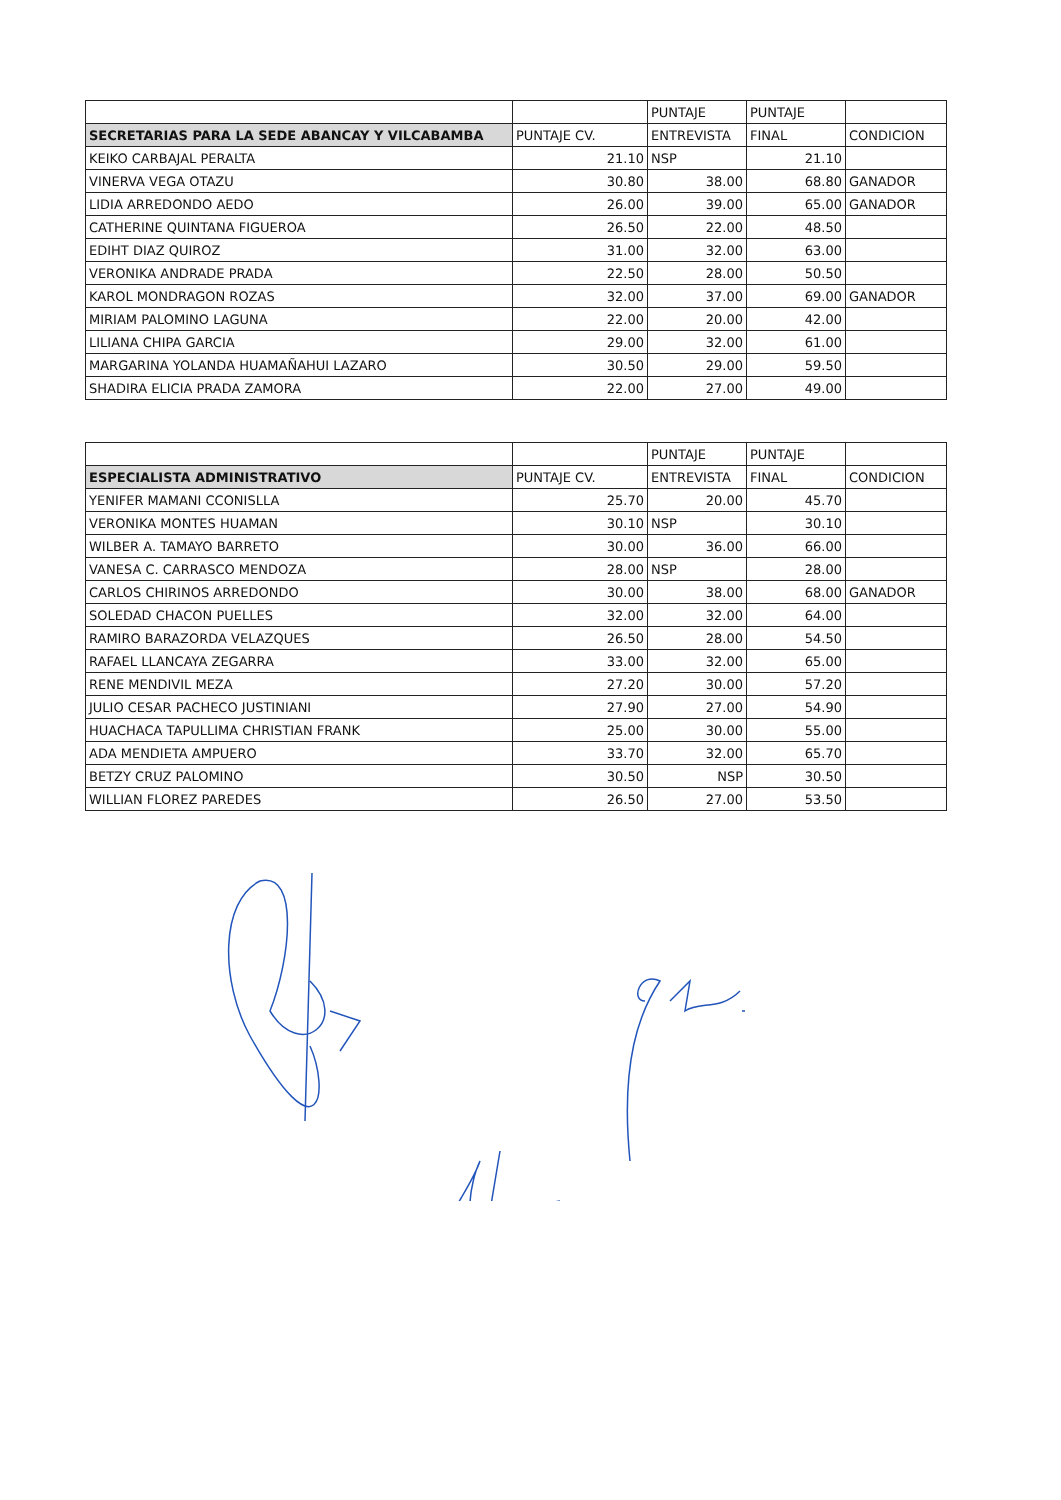| | | PUNTAJE | PUNTAJE | |
| --- | --- | --- | --- | --- |
| SECRETARIAS PARA LA SEDE ABANCAY Y VILCABAMBA | PUNTAJE CV. | ENTREVISTA | FINAL | CONDICION |
| KEIKO CARBAJAL PERALTA | 21.10 | NSP | 21.10 | |
| VINERVA VEGA OTAZU | 30.80 | 38.00 | 68.80 | GANADOR |
| LIDIA ARREDONDO AEDO | 26.00 | 39.00 | 65.00 | GANADOR |
| CATHERINE QUINTANA FIGUEROA | 26.50 | 22.00 | 48.50 | |
| EDIHT DIAZ QUIROZ | 31.00 | 32.00 | 63.00 | |
| VERONIKA ANDRADE PRADA | 22.50 | 28.00 | 50.50 | |
| KAROL MONDRAGON ROZAS | 32.00 | 37.00 | 69.00 | GANADOR |
| MIRIAM PALOMINO LAGUNA | 22.00 | 20.00 | 42.00 | |
| LILIANA CHIPA GARCIA | 29.00 | 32.00 | 61.00 | |
| MARGARINA YOLANDA HUAMAÑAHUI LAZARO | 30.50 | 29.00 | 59.50 | |
| SHADIRA ELICIA PRADA ZAMORA | 22.00 | 27.00 | 49.00 | |
| | | PUNTAJE | PUNTAJE | |
| --- | --- | --- | --- | --- |
| ESPECIALISTA ADMINISTRATIVO | PUNTAJE CV. | ENTREVISTA | FINAL | CONDICION |
| YENIFER MAMANI CCONISLLA | 25.70 | 20.00 | 45.70 | |
| VERONIKA MONTES HUAMAN | 30.10 | NSP | 30.10 | |
| WILBER A. TAMAYO BARRETO | 30.00 | 36.00 | 66.00 | |
| VANESA C. CARRASCO MENDOZA | 28.00 | NSP | 28.00 | |
| CARLOS CHIRINOS ARREDONDO | 30.00 | 38.00 | 68.00 | GANADOR |
| SOLEDAD CHACON PUELLES | 32.00 | 32.00 | 64.00 | |
| RAMIRO BARAZORDA VELAZQUES | 26.50 | 28.00 | 54.50 | |
| RAFAEL LLANCAYA ZEGARRA | 33.00 | 32.00 | 65.00 | |
| RENE MENDIVIL MEZA | 27.20 | 30.00 | 57.20 | |
| JULIO CESAR PACHECO JUSTINIANI | 27.90 | 27.00 | 54.90 | |
| HUACHACA TAPULLIMA CHRISTIAN FRANK | 25.00 | 30.00 | 55.00 | |
| ADA MENDIETA AMPUERO | 33.70 | 32.00 | 65.70 | |
| BETZY CRUZ PALOMINO | 30.50 | NSP | 30.50 | |
| WILLIAN FLOREZ PAREDES | 26.50 | 27.00 | 53.50 | |